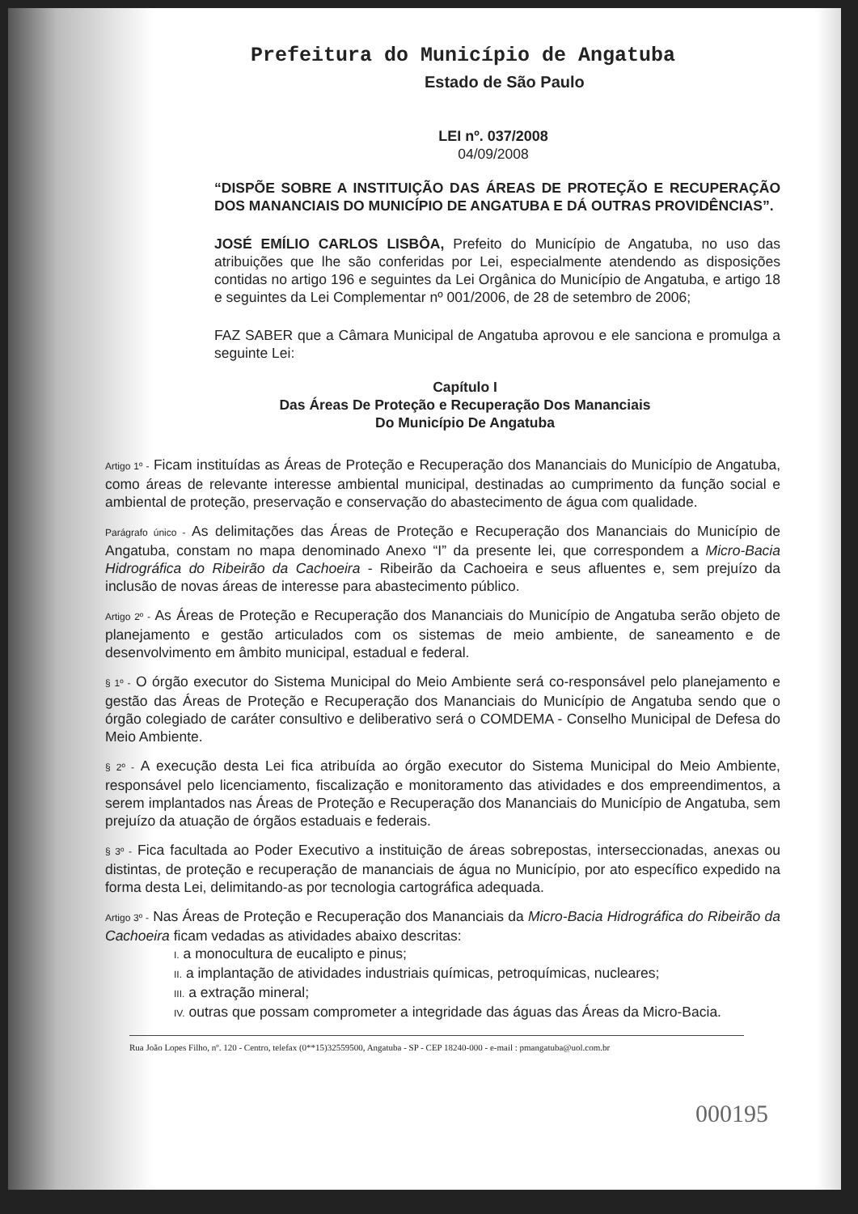Prefeitura do Município de Angatuba
Estado de São Paulo
LEI nº. 037/2008
04/09/2008
“DISPÕE SOBRE A INSTITUIÇÃO DAS ÁREAS DE PROTEÇÃO E RECUPERAÇÃO DOS MANANCIAIS DO MUNICÍPIO DE ANGATUBA E DÁ OUTRAS PROVIDÊNCIAS”.
JOSÉ EMÍLIO CARLOS LISBÔA, Prefeito do Município de Angatuba, no uso das atribuições que lhe são conferidas por Lei, especialmente atendendo as disposições contidas no artigo 196 e seguintes da Lei Orgânica do Município de Angatuba, e artigo 18 e seguintes da Lei Complementar nº 001/2006, de 28 de setembro de 2006;
FAZ SABER que a Câmara Municipal de Angatuba aprovou e ele sanciona e promulga a seguinte Lei:
Capítulo I
Das Áreas De Proteção e Recuperação Dos Mananciais
Do Município De Angatuba
Artigo 1º - Ficam instituídas as Áreas de Proteção e Recuperação dos Mananciais do Município de Angatuba, como áreas de relevante interesse ambiental municipal, destinadas ao cumprimento da função social e ambiental de proteção, preservação e conservação do abastecimento de água com qualidade.
Parágrafo único - As delimitações das Áreas de Proteção e Recuperação dos Mananciais do Município de Angatuba, constam no mapa denominado Anexo “I” da presente lei, que correspondem a Micro-Bacia Hidrográfica do Ribeirão da Cachoeira - Ribeirão da Cachoeira e seus afluentes e, sem prejuízo da inclusão de novas áreas de interesse para abastecimento público.
Artigo 2º - As Áreas de Proteção e Recuperação dos Mananciais do Município de Angatuba serão objeto de planejamento e gestão articulados com os sistemas de meio ambiente, de saneamento e de desenvolvimento em âmbito municipal, estadual e federal.
§ 1º - O órgão executor do Sistema Municipal do Meio Ambiente será co-responsável pelo planejamento e gestão das Áreas de Proteção e Recuperação dos Mananciais do Município de Angatuba sendo que o órgão colegiado de caráter consultivo e deliberativo será o COMDEMA - Conselho Municipal de Defesa do Meio Ambiente.
§ 2º - A execução desta Lei fica atribuída ao órgão executor do Sistema Municipal do Meio Ambiente, responsável pelo licenciamento, fiscalização e monitoramento das atividades e dos empreendimentos, a serem implantados nas Áreas de Proteção e Recuperação dos Mananciais do Município de Angatuba, sem prejuízo da atuação de órgãos estaduais e federais.
§ 3º - Fica facultada ao Poder Executivo a instituição de áreas sobrepostas, interseccionadas, anexas ou distintas, de proteção e recuperação de mananciais de água no Município, por ato específico expedido na forma desta Lei, delimitando-as por tecnologia cartográfica adequada.
Artigo 3º - Nas Áreas de Proteção e Recuperação dos Mananciais da Micro-Bacia Hidrográfica do Ribeirão da Cachoeira ficam vedadas as atividades abaixo descritas:
I. a monocultura de eucalipto e pinus;
II. a implantação de atividades industriais químicas, petroquímicas, nucleares;
III. a extração mineral;
IV. outras que possam comprometer a integridade das águas das Áreas da Micro-Bacia.
Rua João Lopes Filho, nº. 120 - Centro, telefax (0**15)32559500, Angatuba - SP - CEP 18240-000 - e-mail : pmangatuba@uol.com.br
000195